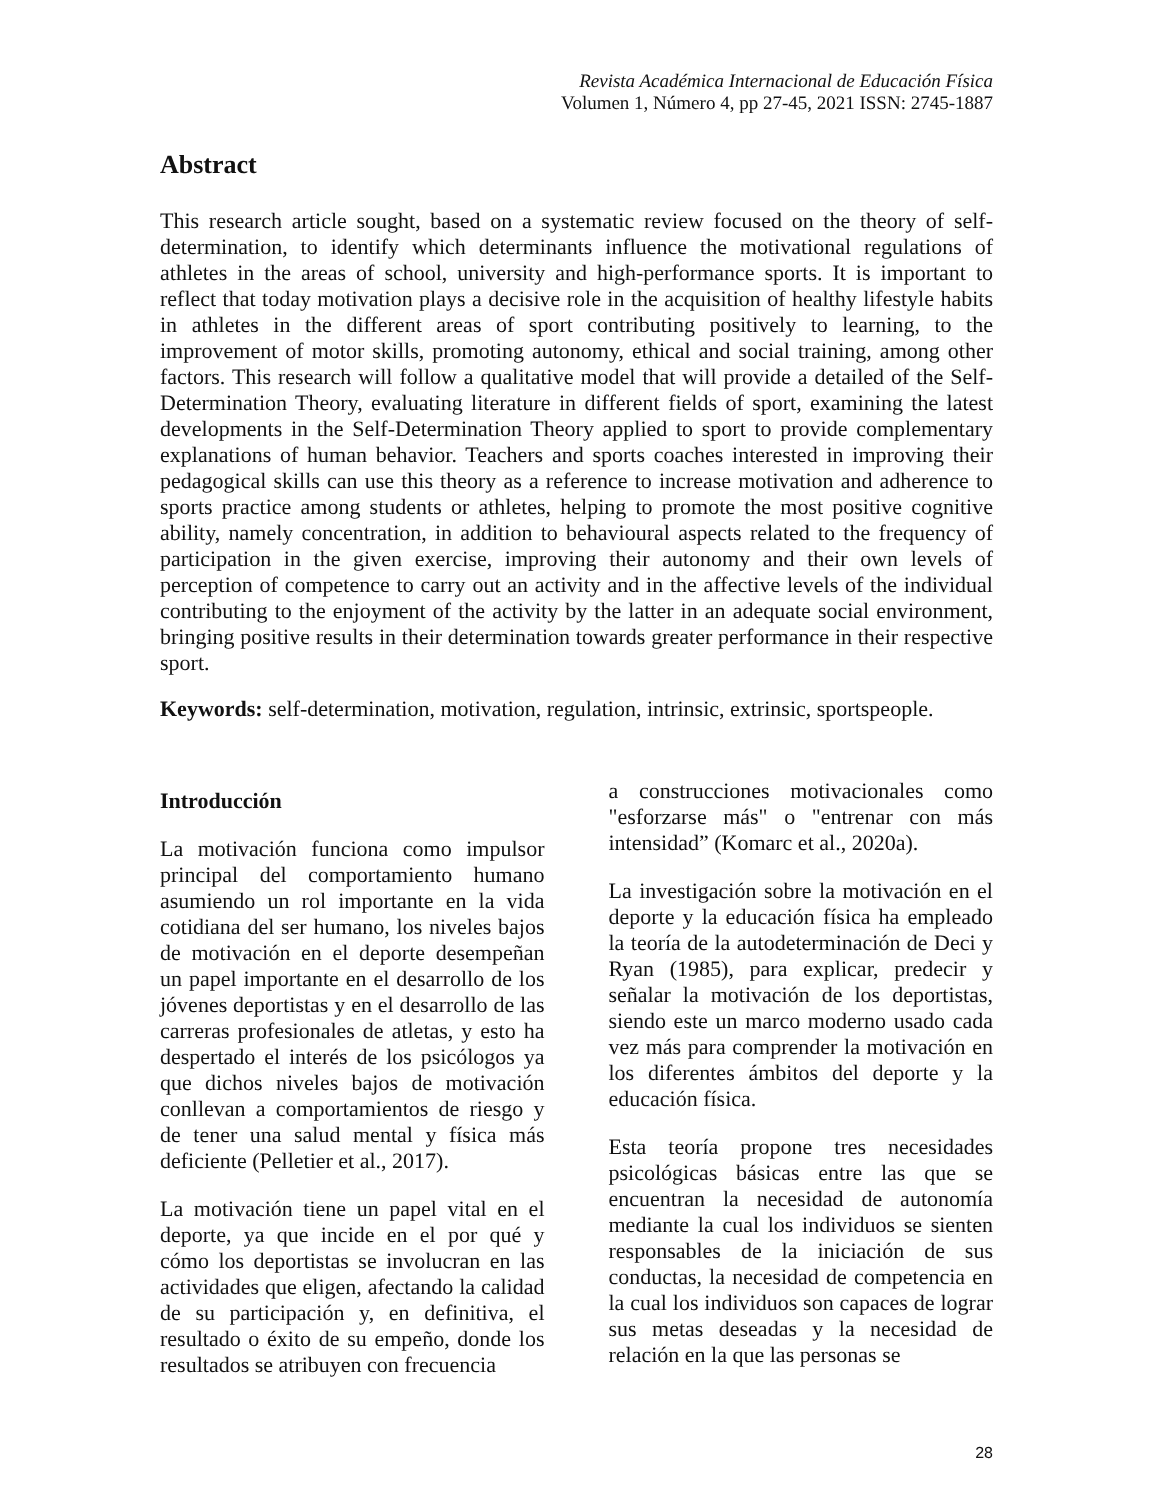Revista Académica Internacional de Educación Física
Volumen 1, Número 4, pp 27-45, 2021 ISSN: 2745-1887
Abstract
This research article sought, based on a systematic review focused on the theory of self-determination, to identify which determinants influence the motivational regulations of athletes in the areas of school, university and high-performance sports. It is important to reflect that today motivation plays a decisive role in the acquisition of healthy lifestyle habits in athletes in the different areas of sport contributing positively to learning, to the improvement of motor skills, promoting autonomy, ethical and social training, among other factors. This research will follow a qualitative model that will provide a detailed of the Self-Determination Theory, evaluating literature in different fields of sport, examining the latest developments in the Self-Determination Theory applied to sport to provide complementary explanations of human behavior. Teachers and sports coaches interested in improving their pedagogical skills can use this theory as a reference to increase motivation and adherence to sports practice among students or athletes, helping to promote the most positive cognitive ability, namely concentration, in addition to behavioural aspects related to the frequency of participation in the given exercise, improving their autonomy and their own levels of perception of competence to carry out an activity and in the affective levels of the individual contributing to the enjoyment of the activity by the latter in an adequate social environment, bringing positive results in their determination towards greater performance in their respective sport.
Keywords: self-determination, motivation, regulation, intrinsic, extrinsic, sportspeople.
Introducción
La motivación funciona como impulsor principal del comportamiento humano asumiendo un rol importante en la vida cotidiana del ser humano, los niveles bajos de motivación en el deporte desempeñan un papel importante en el desarrollo de los jóvenes deportistas y en el desarrollo de las carreras profesionales de atletas, y esto ha despertado el interés de los psicólogos ya que dichos niveles bajos de motivación conllevan a comportamientos de riesgo y de tener una salud mental y física más deficiente (Pelletier et al., 2017).
La motivación tiene un papel vital en el deporte, ya que incide en el por qué y cómo los deportistas se involucran en las actividades que eligen, afectando la calidad de su participación y, en definitiva, el resultado o éxito de su empeño, donde los resultados se atribuyen con frecuencia
a construcciones motivacionales como "esforzarse más" o "entrenar con más intensidad” (Komarc et al., 2020a).
La investigación sobre la motivación en el deporte y la educación física ha empleado la teoría de la autodeterminación de Deci y Ryan (1985), para explicar, predecir y señalar la motivación de los deportistas, siendo este un marco moderno usado cada vez más para comprender la motivación en los diferentes ámbitos del deporte y la educación física.
Esta teoría propone tres necesidades psicológicas básicas entre las que se encuentran la necesidad de autonomía mediante la cual los individuos se sienten responsables de la iniciación de sus conductas, la necesidad de competencia en la cual los individuos son capaces de lograr sus metas deseadas y la necesidad de relación en la que las personas se
28